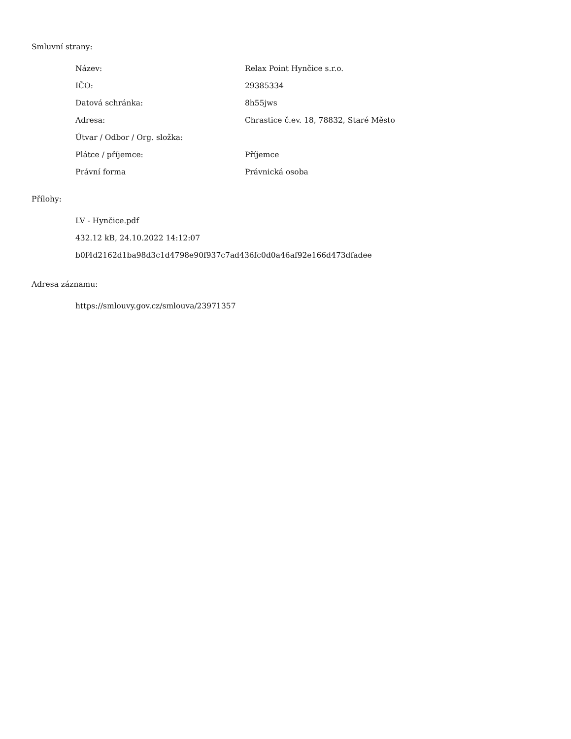Smluvní strany:
| Název: | Relax Point Hynčice s.r.o. |
| IČO: | 29385334 |
| Datová schránka: | 8h55jws |
| Adresa: | Chrastice č.ev. 18, 78832, Staré Město |
| Útvar / Odbor / Org. složka: | |
| Plátce / příjemce: | Příjemce |
| Právní forma | Právnická osoba |
Přílohy:
LV - Hynčice.pdf
432.12 kB, 24.10.2022 14:12:07
b0f4d2162d1ba98d3c1d4798e90f937c7ad436fc0d0a46af92e166d473dfadee
Adresa záznamu:
https://smlouvy.gov.cz/smlouva/23971357